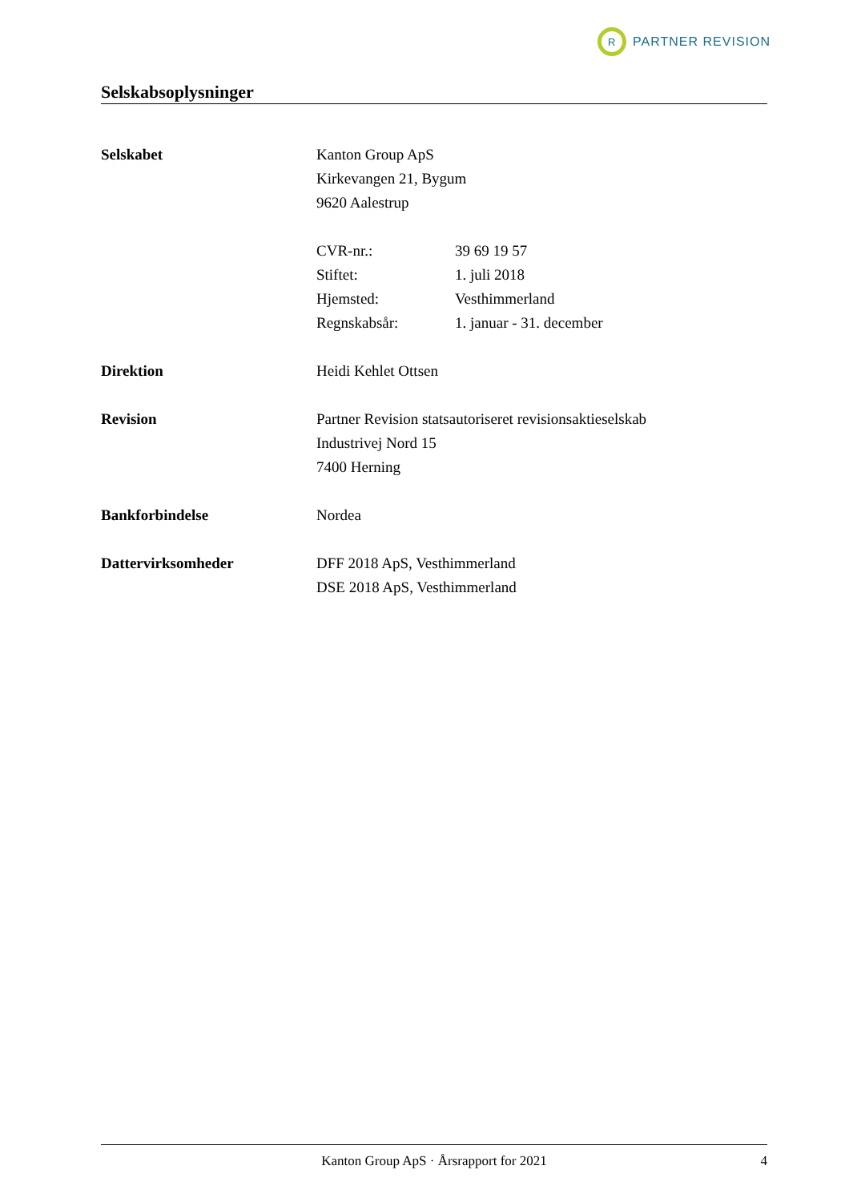R
PARTNER REVISION
Selskabsoplysninger
| Selskabet | Kanton Group ApS | |
| | Kirkevangen 21, Bygum | |
| | 9620 Aalestrup | |
| | CVR-nr.: | 39 69 19 57 |
| | Stiftet: | 1. juli 2018 |
| | Hjemsted: | Vesthimmerland |
| | Regnskabsår: | 1. januar - 31. december |
| Direktion | Heidi Kehlet Ottsen | |
| Revision | Partner Revision statsautoriseret revisionsaktieselskab | |
| | Industrivej Nord 15 | |
| | 7400 Herning | |
| Bankforbindelse | Nordea | |
| Dattervirksomheder | DFF 2018 ApS, Vesthimmerland | |
| | DSE 2018 ApS, Vesthimmerland | |
Kanton Group ApS · Årsrapport for 2021 4